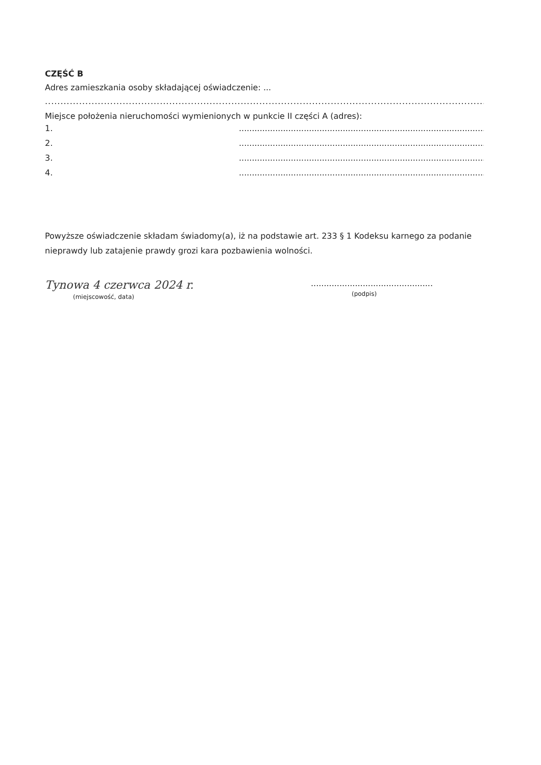CZĘŚĆ B
Adres zamieszkania osoby składającej oświadczenie: ...
................................................................................................................................................................................
Miejsce położenia nieruchomości wymienionych w punkcie II części A (adres):
1...........................................................................................................
2...........................................................................................................
3...........................................................................................................
4...........................................................................................................
Powyższe oświadczenie składam świadomy(a), iż na podstawie art. 233 § 1 Kodeksu karnego za podanie nieprawdy lub zatajenie prawdy grozi kara pozbawienia wolności.
Tynowa 4 czerwca 2024 r.
(miejscowość, data)
...............................................
(podpis)